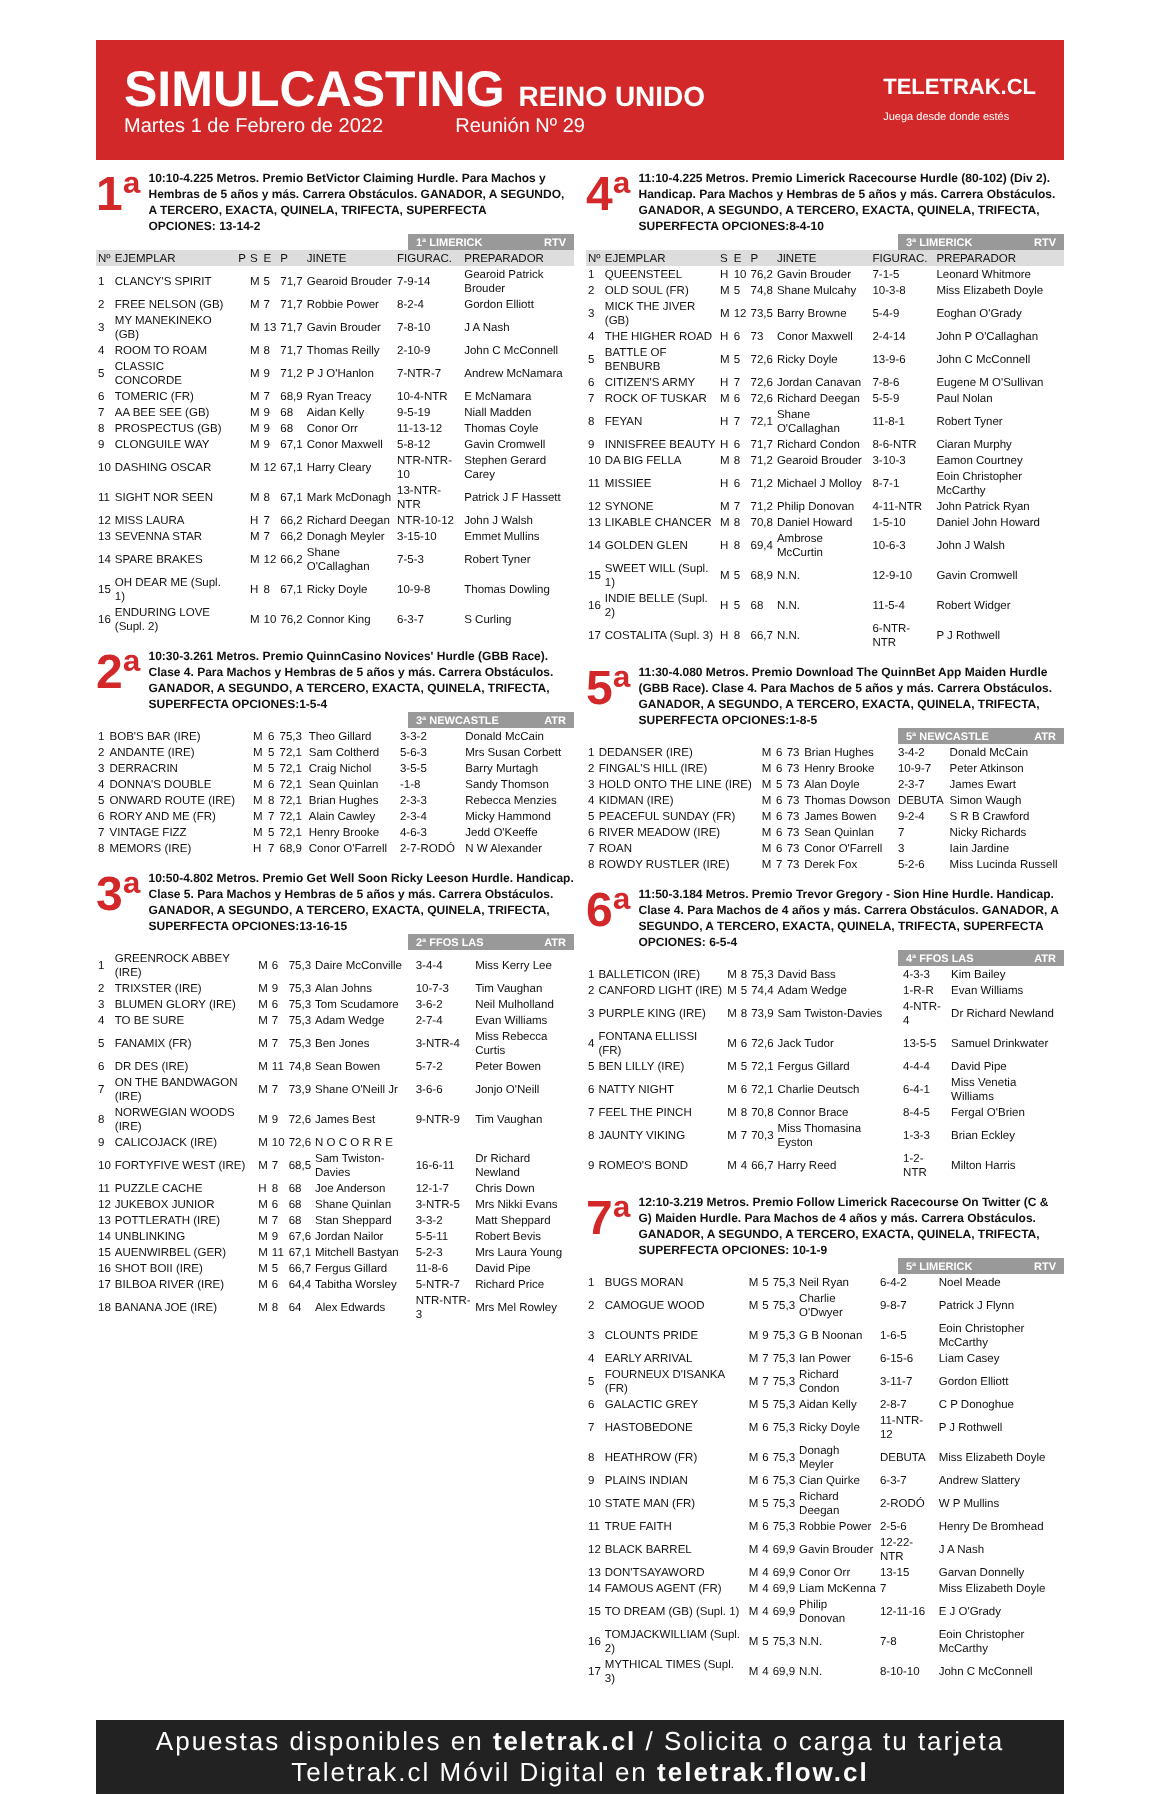SIMULCASTING REINO UNIDO
Martes 1 de Febrero de 2022 Reunión Nº 29
TELETRAK.CL
Juega desde donde estés
1ª
10:10-4.225 Metros. Premio BetVictor Claiming Hurdle. Para Machos y Hembras de 5 años y más. Carrera Obstáculos. GANADOR, A SEGUNDO, A TERCERO, EXACTA, QUINELA, TRIFECTA, SUPERFECTA
OPCIONES: 13-14-2
1ª LIMERICK RTV
| Nº | EJEMPLAR | P | S | E | P | JINETE | FIGURAC. | PREPARADOR |
| --- | --- | --- | --- | --- | --- | --- | --- | --- |
| 1 | CLANCY'S SPIRIT | | M | 5 | 71,7 | Gearoid Brouder | 7-9-14 | Gearoid Patrick Brouder |
| 2 | FREE NELSON (GB) | | M | 7 | 71,7 | Robbie Power | 8-2-4 | Gordon Elliott |
| 3 | MY MANEKINEKO (GB) | | M | 13 | 71,7 | Gavin Brouder | 7-8-10 | J A Nash |
| 4 | ROOM TO ROAM | | M | 8 | 71,7 | Thomas Reilly | 2-10-9 | John C McConnell |
| 5 | CLASSIC CONCORDE | | M | 9 | 71,2 | P J O'Hanlon | 7-NTR-7 | Andrew McNamara |
| 6 | TOMERIC (FR) | | M | 7 | 68,9 | Ryan Treacy | 10-4-NTR | E McNamara |
| 7 | AA BEE SEE (GB) | | M | 9 | 68 | Aidan Kelly | 9-5-19 | Niall Madden |
| 8 | PROSPECTUS (GB) | | M | 9 | 68 | Conor Orr | 11-13-12 | Thomas Coyle |
| 9 | CLONGUILE WAY | | M | 9 | 67,1 | Conor Maxwell | 5-8-12 | Gavin Cromwell |
| 10 | DASHING OSCAR | | M | 12 | 67,1 | Harry Cleary | NTR-NTR-10 | Stephen Gerard Carey |
| 11 | SIGHT NOR SEEN | | M | 8 | 67,1 | Mark McDonagh | 13-NTR-NTR | Patrick J F Hassett |
| 12 | MISS LAURA | | H | 7 | 66,2 | Richard Deegan | NTR-10-12 | John J Walsh |
| 13 | SEVENNA STAR | | M | 7 | 66,2 | Donagh Meyler | 3-15-10 | Emmet Mullins |
| 14 | SPARE BRAKES | | M | 12 | 66,2 | Shane O'Callaghan | 7-5-3 | Robert Tyner |
| 15 | OH DEAR ME (Supl. 1) | | H | 8 | 67,1 | Ricky Doyle | 10-9-8 | Thomas Dowling |
| 16 | ENDURING LOVE (Supl. 2) | | M | 10 | 76,2 | Connor King | 6-3-7 | S Curling |
2ª
10:30-3.261 Metros. Premio QuinnCasino Novices' Hurdle (GBB Race). Clase 4. Para Machos y Hembras de 5 años y más. Carrera Obstáculos. GANADOR, A SEGUNDO, A TERCERO, EXACTA, QUINELA, TRIFECTA, SUPERFECTA OPCIONES:1-5-4
3ª NEWCASTLE ATR
| 1 | BOB'S BAR (IRE) | M | 6 | 75,3 | Theo Gillard | 3-3-2 | Donald McCain |
| 2 | ANDANTE (IRE) | M | 5 | 72,1 | Sam Coltherd | 5-6-3 | Mrs Susan Corbett |
| 3 | DERRACRIN | M | 5 | 72,1 | Craig Nichol | 3-5-5 | Barry Murtagh |
| 4 | DONNA'S DOUBLE | M | 6 | 72,1 | Sean Quinlan | -1-8 | Sandy Thomson |
| 5 | ONWARD ROUTE (IRE) | M | 8 | 72,1 | Brian Hughes | 2-3-3 | Rebecca Menzies |
| 6 | RORY AND ME (FR) | M | 7 | 72,1 | Alain Cawley | 2-3-4 | Micky Hammond |
| 7 | VINTAGE FIZZ | M | 5 | 72,1 | Henry Brooke | 4-6-3 | Jedd O'Keeffe |
| 8 | MEMORS (IRE) | H | 7 | 68,9 | Conor O'Farrell | 2-7-RODÓ | N W Alexander |
3ª
10:50-4.802 Metros. Premio Get Well Soon Ricky Leeson Hurdle. Handicap. Clase 5. Para Machos y Hembras de 5 años y más. Carrera Obstáculos. GANADOR, A SEGUNDO, A TERCERO, EXACTA, QUINELA, TRIFECTA, SUPERFECTA OPCIONES:13-16-15
2ª FFOS LAS ATR
| 1 | GREENROCK ABBEY (IRE) | M | 6 | 75,3 | Daire McConville | 3-4-4 | Miss Kerry Lee |
| 2 | TRIXSTER (IRE) | M | 9 | 75,3 | Alan Johns | 10-7-3 | Tim Vaughan |
| 3 | BLUMEN GLORY (IRE) | M | 6 | 75,3 | Tom Scudamore | 3-6-2 | Neil Mulholland |
| 4 | TO BE SURE | M | 7 | 75,3 | Adam Wedge | 2-7-4 | Evan Williams |
| 5 | FANAMIX (FR) | M | 7 | 75,3 | Ben Jones | 3-NTR-4 | Miss Rebecca Curtis |
| 6 | DR DES (IRE) | M | 11 | 74,8 | Sean Bowen | 5-7-2 | Peter Bowen |
| 7 | ON THE BANDWAGON (IRE) | M | 7 | 73,9 | Shane O'Neill Jr | 3-6-6 | Jonjo O'Neill |
| 8 | NORWEGIAN WOODS (IRE) | M | 9 | 72,6 | James Best | 9-NTR-9 | Tim Vaughan |
| 9 | CALICOJACK (IRE) | M | 10 | 72,6 | N O C O R R E | | |
| 10 | FORTYFIVE WEST (IRE) | M | 7 | 68,5 | Sam Twiston-Davies | 16-6-11 | Dr Richard Newland |
| 11 | PUZZLE CACHE | H | 8 | 68 | Joe Anderson | 12-1-7 | Chris Down |
| 12 | JUKEBOX JUNIOR | M | 6 | 68 | Shane Quinlan | 3-NTR-5 | Mrs Nikki Evans |
| 13 | POTTLERATH (IRE) | M | 7 | 68 | Stan Sheppard | 3-3-2 | Matt Sheppard |
| 14 | UNBLINKING | M | 9 | 67,6 | Jordan Nailor | 5-5-11 | Robert Bevis |
| 15 | AUENWIRBEL (GER) | M | 11 | 67,1 | Mitchell Bastyan | 5-2-3 | Mrs Laura Young |
| 16 | SHOT BOII (IRE) | M | 5 | 66,7 | Fergus Gillard | 11-8-6 | David Pipe |
| 17 | BILBOA RIVER (IRE) | M | 6 | 64,4 | Tabitha Worsley | 5-NTR-7 | Richard Price |
| 18 | BANANA JOE (IRE) | M | 8 | 64 | Alex Edwards | NTR-NTR-3 | Mrs Mel Rowley |
4ª
11:10-4.225 Metros. Premio Limerick Racecourse Hurdle (80-102) (Div 2). Handicap. Para Machos y Hembras de 5 años y más. Carrera Obstáculos. GANADOR, A SEGUNDO, A TERCERO, EXACTA, QUINELA, TRIFECTA, SUPERFECTA OPCIONES:8-4-10
3ª LIMERICK RTV
| Nº | EJEMPLAR | S | E | P | JINETE | FIGURAC. | PREPARADOR |
| --- | --- | --- | --- | --- | --- | --- | --- |
| 1 | QUEENSTEEL | H | 10 | 76,2 | Gavin Brouder | 7-1-5 | Leonard Whitmore |
| 2 | OLD SOUL (FR) | M | 5 | 74,8 | Shane Mulcahy | 10-3-8 | Miss Elizabeth Doyle |
| 3 | MICK THE JIVER (GB) | M | 12 | 73,5 | Barry Browne | 5-4-9 | Eoghan O'Grady |
| 4 | THE HIGHER ROAD | H | 6 | 73 | Conor Maxwell | 2-4-14 | John P O'Callaghan |
| 5 | BATTLE OF BENBURB | M | 5 | 72,6 | Ricky Doyle | 13-9-6 | John C McConnell |
| 6 | CITIZEN'S ARMY | H | 7 | 72,6 | Jordan Canavan | 7-8-6 | Eugene M O'Sullivan |
| 7 | ROCK OF TUSKAR | M | 6 | 72,6 | Richard Deegan | 5-5-9 | Paul Nolan |
| 8 | FEYAN | H | 7 | 72,1 | Shane O'Callaghan | 11-8-1 | Robert Tyner |
| 9 | INNISFREE BEAUTY | H | 6 | 71,7 | Richard Condon | 8-6-NTR | Ciaran Murphy |
| 10 | DA BIG FELLA | M | 8 | 71,2 | Gearoid Brouder | 3-10-3 | Eamon Courtney |
| 11 | MISSIEE | H | 6 | 71,2 | Michael J Molloy | 8-7-1 | Eoin Christopher McCarthy |
| 12 | SYNONE | M | 7 | 71,2 | Philip Donovan | 4-11-NTR | John Patrick Ryan |
| 13 | LIKABLE CHANCER | M | 8 | 70,8 | Daniel Howard | 1-5-10 | Daniel John Howard |
| 14 | GOLDEN GLEN | H | 8 | 69,4 | Ambrose McCurtin | 10-6-3 | John J Walsh |
| 15 | SWEET WILL (Supl. 1) | M | 5 | 68,9 | N.N. | 12-9-10 | Gavin Cromwell |
| 16 | INDIE BELLE (Supl. 2) | H | 5 | 68 | N.N. | 11-5-4 | Robert Widger |
| 17 | COSTALITA (Supl. 3) | H | 8 | 66,7 | N.N. | 6-NTR-NTR | P J Rothwell |
5ª
11:30-4.080 Metros. Premio Download The QuinnBet App Maiden Hurdle (GBB Race). Clase 4. Para Machos de 5 años y más. Carrera Obstáculos. GANADOR, A SEGUNDO, A TERCERO, EXACTA, QUINELA, TRIFECTA, SUPERFECTA OPCIONES:1-8-5
5ª NEWCASTLE ATR
| 1 | DEDANSER (IRE) | M | 6 | 73 | Brian Hughes | 3-4-2 | Donald McCain |
| 2 | FINGAL'S HILL (IRE) | M | 6 | 73 | Henry Brooke | 10-9-7 | Peter Atkinson |
| 3 | HOLD ONTO THE LINE (IRE) | M | 5 | 73 | Alan Doyle | 2-3-7 | James Ewart |
| 4 | KIDMAN (IRE) | M | 6 | 73 | Thomas Dowson | DEBUTA | Simon Waugh |
| 5 | PEACEFUL SUNDAY (FR) | M | 6 | 73 | James Bowen | 9-2-4 | S R B Crawford |
| 6 | RIVER MEADOW (IRE) | M | 6 | 73 | Sean Quinlan | 7 | Nicky Richards |
| 7 | ROAN | M | 6 | 73 | Conor O'Farrell | 3 | Iain Jardine |
| 8 | ROWDY RUSTLER (IRE) | M | 7 | 73 | Derek Fox | 5-2-6 | Miss Lucinda Russell |
6ª
11:50-3.184 Metros. Premio Trevor Gregory - Sion Hine Hurdle. Handicap. Clase 4. Para Machos de 4 años y más. Carrera Obstáculos. GANADOR, A SEGUNDO, A TERCERO, EXACTA, QUINELA, TRIFECTA, SUPERFECTA OPCIONES: 6-5-4
4ª FFOS LAS ATR
| 1 | BALLETICON (IRE) | M | 8 | 75,3 | David Bass | 4-3-3 | Kim Bailey |
| 2 | CANFORD LIGHT (IRE) | M | 5 | 74,4 | Adam Wedge | 1-R-R | Evan Williams |
| 3 | PURPLE KING (IRE) | M | 8 | 73,9 | Sam Twiston-Davies | 4-NTR-4 | Dr Richard Newland |
| 4 | FONTANA ELLISSI (FR) | M | 6 | 72,6 | Jack Tudor | 13-5-5 | Samuel Drinkwater |
| 5 | BEN LILLY (IRE) | M | 5 | 72,1 | Fergus Gillard | 4-4-4 | David Pipe |
| 6 | NATTY NIGHT | M | 6 | 72,1 | Charlie Deutsch | 6-4-1 | Miss Venetia Williams |
| 7 | FEEL THE PINCH | M | 8 | 70,8 | Connor Brace | 8-4-5 | Fergal O'Brien |
| 8 | JAUNTY VIKING | M | 7 | 70,3 | Miss Thomasina Eyston | 1-3-3 | Brian Eckley |
| 9 | ROMEO'S BOND | M | 4 | 66,7 | Harry Reed | 1-2-NTR | Milton Harris |
7ª
12:10-3.219 Metros. Premio Follow Limerick Racecourse On Twitter (C & G) Maiden Hurdle. Para Machos de 4 años y más. Carrera Obstáculos. GANADOR, A SEGUNDO, A TERCERO, EXACTA, QUINELA, TRIFECTA, SUPERFECTA OPCIONES: 10-1-9
5ª LIMERICK RTV
| 1 | BUGS MORAN | M | 5 | 75,3 | Neil Ryan | 6-4-2 | Noel Meade |
| 2 | CAMOGUE WOOD | M | 5 | 75,3 | Charlie O'Dwyer | 9-8-7 | Patrick J Flynn |
| 3 | CLOUNTS PRIDE | M | 9 | 75,3 | G B Noonan | 1-6-5 | Eoin Christopher McCarthy |
| 4 | EARLY ARRIVAL | M | 7 | 75,3 | Ian Power | 6-15-6 | Liam Casey |
| 5 | FOURNEUX D'ISANKA (FR) | M | 7 | 75,3 | Richard Condon | 3-11-7 | Gordon Elliott |
| 6 | GALACTIC GREY | M | 5 | 75,3 | Aidan Kelly | 2-8-7 | C P Donoghue |
| 7 | HASTOBEDONE | M | 6 | 75,3 | Ricky Doyle | 11-NTR-12 | P J Rothwell |
| 8 | HEATHROW (FR) | M | 6 | 75,3 | Donagh Meyler | DEBUTA | Miss Elizabeth Doyle |
| 9 | PLAINS INDIAN | M | 6 | 75,3 | Cian Quirke | 6-3-7 | Andrew Slattery |
| 10 | STATE MAN (FR) | M | 5 | 75,3 | Richard Deegan | 2-RODÓ | W P Mullins |
| 11 | TRUE FAITH | M | 6 | 75,3 | Robbie Power | 2-5-6 | Henry De Bromhead |
| 12 | BLACK BARREL | M | 4 | 69,9 | Gavin Brouder | 12-22-NTR | J A Nash |
| 13 | DON'TSAYAWORD | M | 4 | 69,9 | Conor Orr | 13-15 | Garvan Donnelly |
| 14 | FAMOUS AGENT (FR) | M | 4 | 69,9 | Liam McKenna | 7 | Miss Elizabeth Doyle |
| 15 | TO DREAM (GB) (Supl. 1) | M | 4 | 69,9 | Philip Donovan | 12-11-16 | E J O'Grady |
| 16 | TOMJACKWILLIAM (Supl. 2) | M | 5 | 75,3 | N.N. | 7-8 | Eoin Christopher McCarthy |
| 17 | MYTHICAL TIMES (Supl. 3) | M | 4 | 69,9 | N.N. | 8-10-10 | John C McConnell |
Apuestas disponibles en teletrak.cl / Solicita o carga tu tarjeta Teletrak.cl Móvil Digital en teletrak.flow.cl